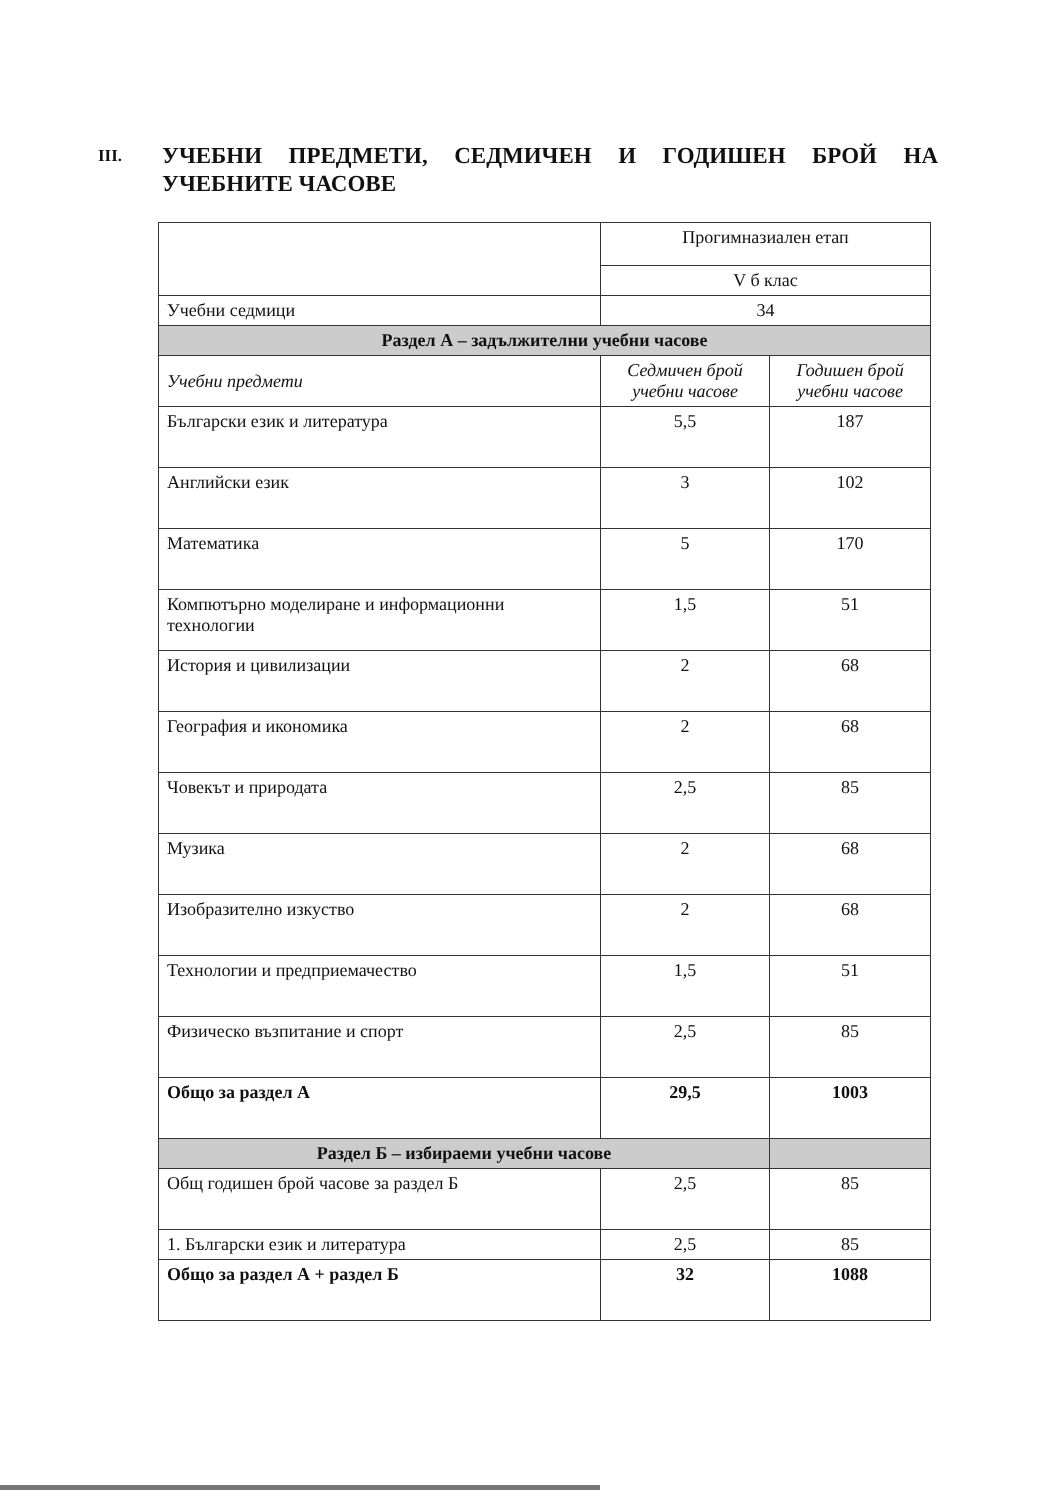III. УЧЕБНИ ПРЕДМЕТИ, СЕДМИЧЕН И ГОДИШЕН БРОЙ НА УЧЕБНИТЕ ЧАСОВЕ
| | Прогимназиален етап | |
| | V б клас | |
| Учебни седмици | 34 | |
| Раздел А – задължителни учебни часове | | |
| Учебни предмети | Седмичен брой учебни часове | Годишен брой учебни часове |
| Български език и литература | 5,5 | 187 |
| Английски език | 3 | 102 |
| Математика | 5 | 170 |
| Компютърно моделиране и информационни технологии | 1,5 | 51 |
| История и цивилизации | 2 | 68 |
| География и икономика | 2 | 68 |
| Човекът и природата | 2,5 | 85 |
| Музика | 2 | 68 |
| Изобразително изкуство | 2 | 68 |
| Технологии и предприемачество | 1,5 | 51 |
| Физическо възпитание и спорт | 2,5 | 85 |
| Общо за раздел А | 29,5 | 1003 |
| Раздел Б – избираеми учебни часове | | |
| Общ годишен брой часове за раздел Б | 2,5 | 85 |
| 1. Български език и литература | 2,5 | 85 |
| Общо за раздел А + раздел Б | 32 | 1088 |